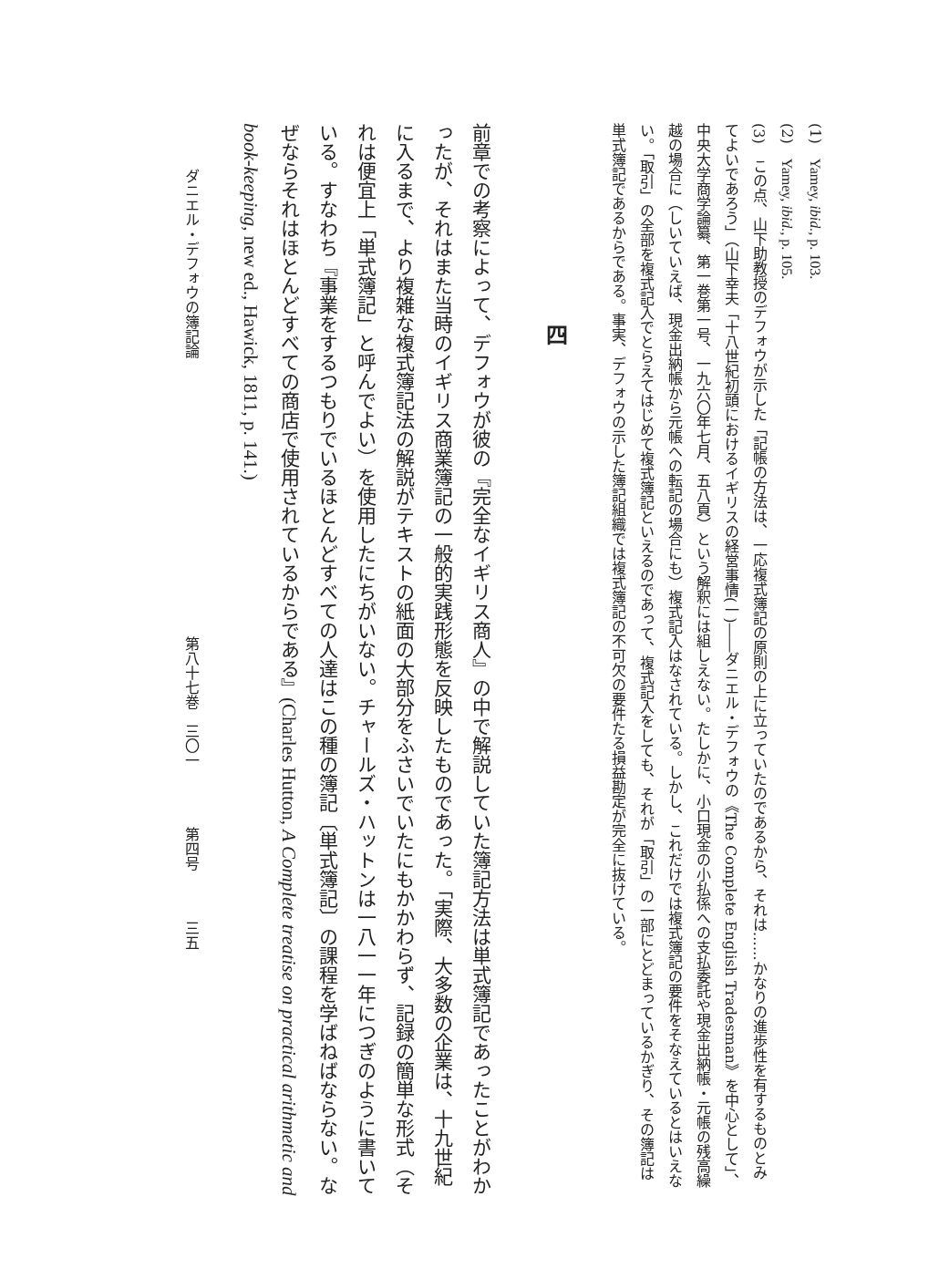(1)　Yamey, ibid., p. 103.
(2)　Yamey, ibid., p. 105.
(3)　この点、山下助教授のデフォウが示した「記帳の方法は、一応複式簿記の原則の上に立っていたのであるから、それは……かなりの進歩性を有するものとみてよいであろう」（山下幸夫「十八世紀初頭におけるイギリスの経営事情(一)――ダニエル・デフォウの《The Complete English Tradesman》を中心として」、中央大学商学論纂、第一巻第一号、一九六〇年七月、五八頁）という解釈には組しえない。たしかに、小口現金の小払係への支払委託や現金出納帳・元帳の残高繰越の場合に（しいていえば、現金出納帳から元帳への転記の場合にも）複式記入はなされている。しかし、これだけでは複式簿記の要件をそなえているとはいえない。「取引」の全部を複式記入でとらえてはじめて複式簿記といえるのであって、複式記入をしても、それが「取引」の一部にとどまっているかぎり、その簿記は単式簿記であるからである。事実、デフォウの示した簿記組織では複式簿記の不可欠の要件たる損益勘定が完全に抜けている。
四
前章での考察によって、デフォウが彼の『完全なイギリス商人』の中で解説していた簿記方法は単式簿記であったことがわかったが、それはまた当時のイギリス商業簿記の一般的実践形態を反映したものであった。「実際、大多数の企業は、十九世紀に入るまで、より複雑な複式簿記法の解説がテキストの紙面の大部分をふさいでいたにもかかわらず、記録の簡単な形式（それは便宜上「単式簿記」と呼んでよい）を使用したにちがいない。チャールズ・ハットンは一八一一年につぎのように書いている。すなわち『事業をするつもりでいるほとんどすべての人達はこの種の簿記〔単式簿記〕の課程を学ばねばならない。なぜならそれはほとんどすべての商店で使用されているからである』(Charles Hutton, A Complete treatise on practical arithmetic and book-keeping, new ed., Hawick, 1811, p. 141.)
ダニエル・デフォウの簿記論 第八十七巻　三〇一 第四号 三五